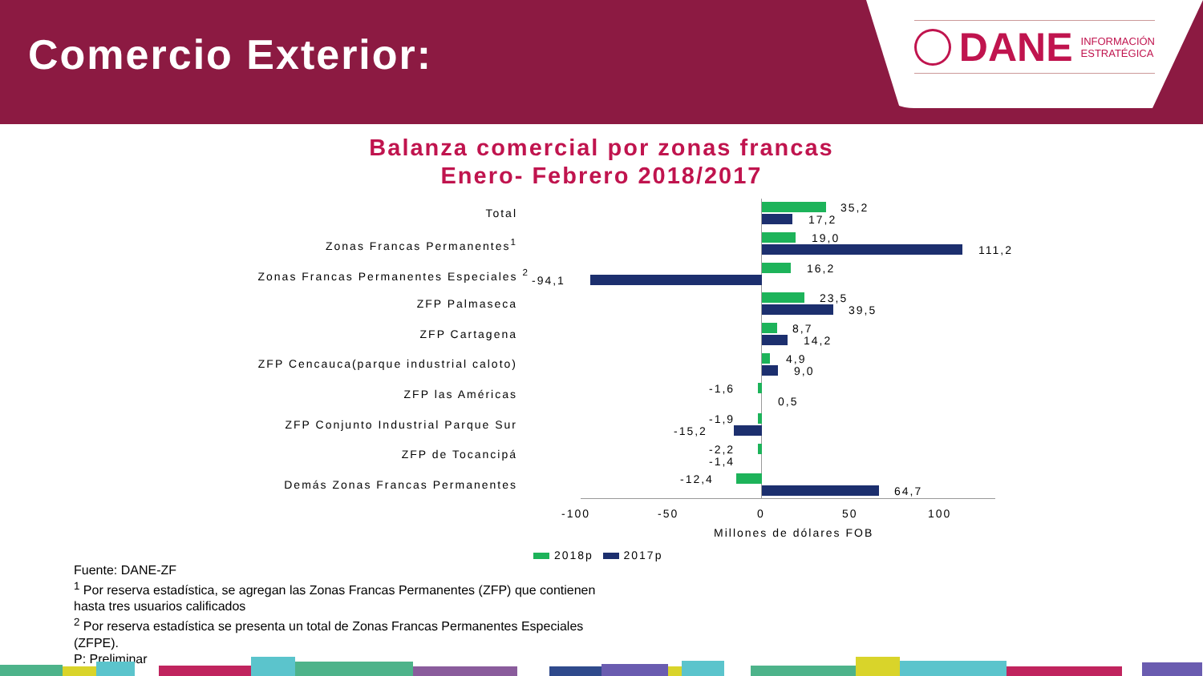Comercio Exterior:
DANE INFORMACIÓN
ESTRATÉGICA
Balanza comercial por zonas francas
Enero- Febrero 2018/2017
Total
Zonas Francas Permanentes<sup>1</sup>
Zonas Francas Permanentes Especiales <sup>2</sup>
ZFP Palmaseca
ZFP Cartagena
ZFP Cencauca(parque industrial caloto)
ZFP las Américas
ZFP Conjunto Industrial Parque Sur
ZFP de Tocancipá
Demás Zonas Francas Permanentes
35,2
17,2
19,0
111,2
16,2
-94,1
23,5
39,5
8,7
14,2
4,9
9,0
-1,6
0,5
-1,9
-15,2
-2,2
-1,4
-12,4
64,7
-100 -50 0 50 100
Millones de dólares FOB
2018p 2017p
Fuente: DANE-ZF
<sup>1</sup> Por reserva estadística, se agregan las Zonas Francas Permanentes (ZFP) que contienen
hasta tres usuarios calificados
<sup>2</sup> Por reserva estadística se presenta un total de Zonas Francas Permanentes Especiales
(ZFPE).
P: Preliminar